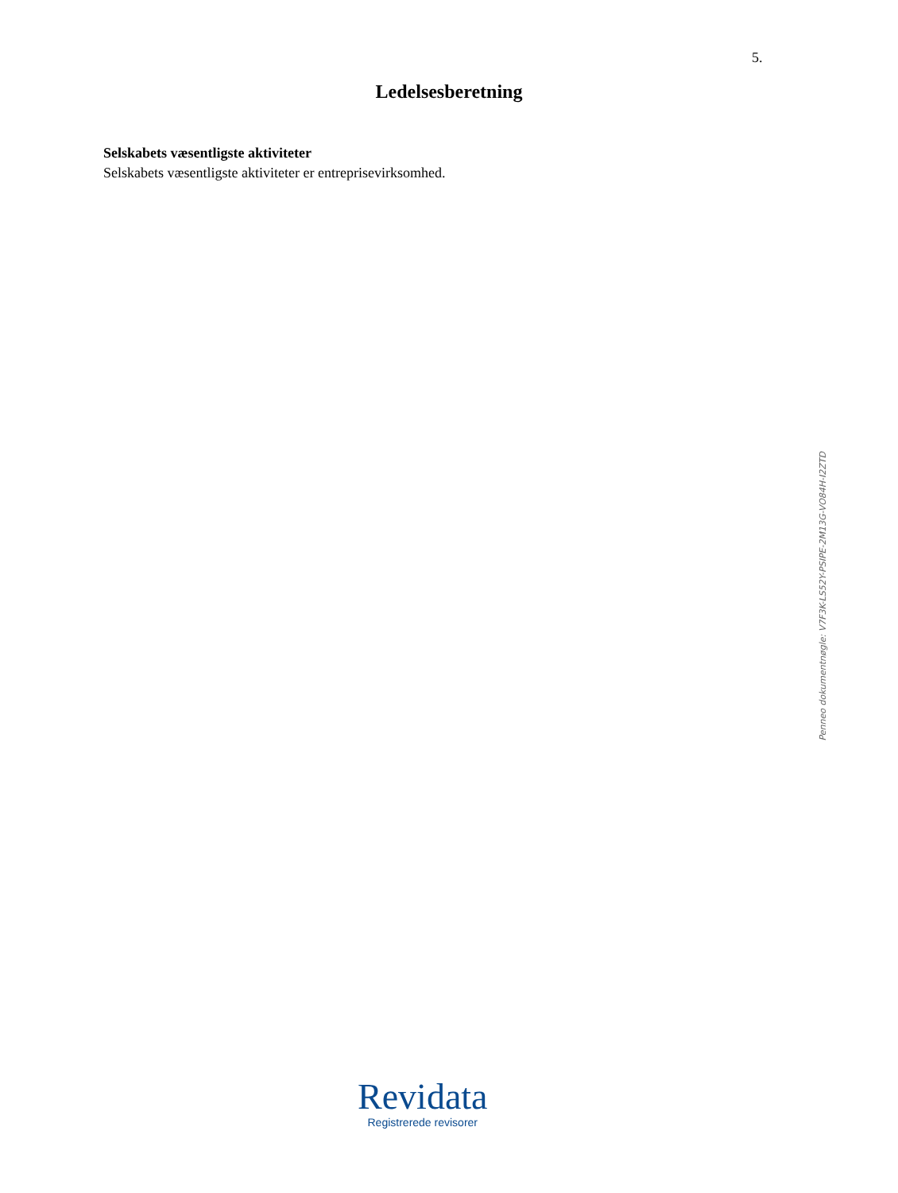5.
Ledelsesberetning
Selskabets væsentligste aktiviteter
Selskabets væsentligste aktiviteter er entreprisevirksomhed.
Penneo dokumentnøgle: V7F3K-LS52Y-PSIPE-2M13G-VO84H-I2ZTD
Revidata
Registrerede revisorer